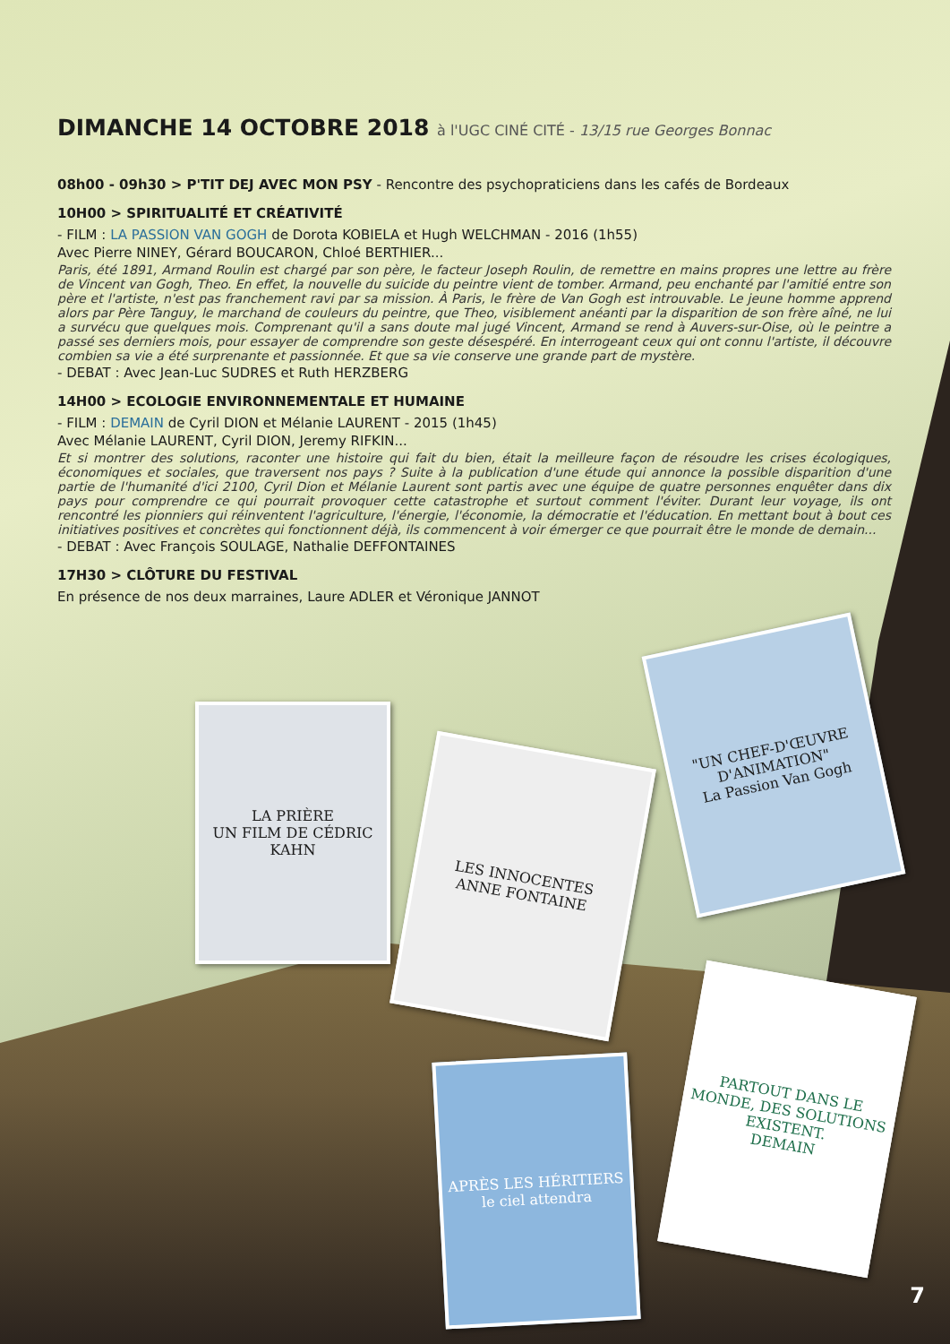DIMANCHE 14 OCTOBRE 2018 à l'UGC CINÉ CITÉ - 13/15 rue Georges Bonnac
08h00 - 09h30 > P'TIT DEJ AVEC MON PSY - Rencontre des psychopraticiens dans les cafés de Bordeaux
10H00 > SPIRITUALITÉ ET CRÉATIVITÉ
- FILM : LA PASSION VAN GOGH de Dorota KOBIELA et Hugh WELCHMAN - 2016 (1h55)
Avec Pierre NINEY, Gérard BOUCARON, Chloé BERTHIER...
Paris, été 1891, Armand Roulin est chargé par son père, le facteur Joseph Roulin, de remettre en mains propres une lettre au frère de Vincent van Gogh, Theo. En effet, la nouvelle du suicide du peintre vient de tomber. Armand, peu enchanté par l'amitié entre son père et l'artiste, n'est pas franchement ravi par sa mission. À Paris, le frère de Van Gogh est introuvable. Le jeune homme apprend alors par Père Tanguy, le marchand de couleurs du peintre, que Theo, visiblement anéanti par la disparition de son frère aîné, ne lui a survécu que quelques mois. Comprenant qu'il a sans doute mal jugé Vincent, Armand se rend à Auvers-sur-Oise, où le peintre a passé ses derniers mois, pour essayer de comprendre son geste désespéré. En interrogeant ceux qui ont connu l'artiste, il découvre combien sa vie a été surprenante et passionnée. Et que sa vie conserve une grande part de mystère.
- DEBAT : Avec Jean-Luc SUDRES et Ruth HERZBERG
14H00 > ECOLOGIE ENVIRONNEMENTALE ET HUMAINE
- FILM : DEMAIN de Cyril DION et Mélanie LAURENT - 2015 (1h45)
Avec Mélanie LAURENT, Cyril DION, Jeremy RIFKIN...
Et si montrer des solutions, raconter une histoire qui fait du bien, était la meilleure façon de résoudre les crises écologiques, économiques et sociales, que traversent nos pays ? Suite à la publication d'une étude qui annonce la possible disparition d'une partie de l'humanité d'ici 2100, Cyril Dion et Mélanie Laurent sont partis avec une équipe de quatre personnes enquêter dans dix pays pour comprendre ce qui pourrait provoquer cette catastrophe et surtout comment l'éviter. Durant leur voyage, ils ont rencontré les pionniers qui réinventent l'agriculture, l'énergie, l'économie, la démocratie et l'éducation. En mettant bout à bout ces initiatives positives et concrètes qui fonctionnent déjà, ils commencent à voir émerger ce que pourrait être le monde de demain...
- DEBAT : Avec François SOULAGE, Nathalie DEFFONTAINES
17H30 > CLÔTURE DU FESTIVAL
En présence de nos deux marraines, Laure ADLER et Véronique JANNOT
LA PRIÈRE
UN FILM DE CÉDRIC KAHN
LES INNOCENTES
ANNE FONTAINE
"UN CHEF-D'ŒUVRE D'ANIMATION"
La Passion Van Gogh
APRÈS LES HÉRITIERS
le ciel attendra
PARTOUT DANS LE MONDE, DES SOLUTIONS EXISTENT.
DEMAIN
7